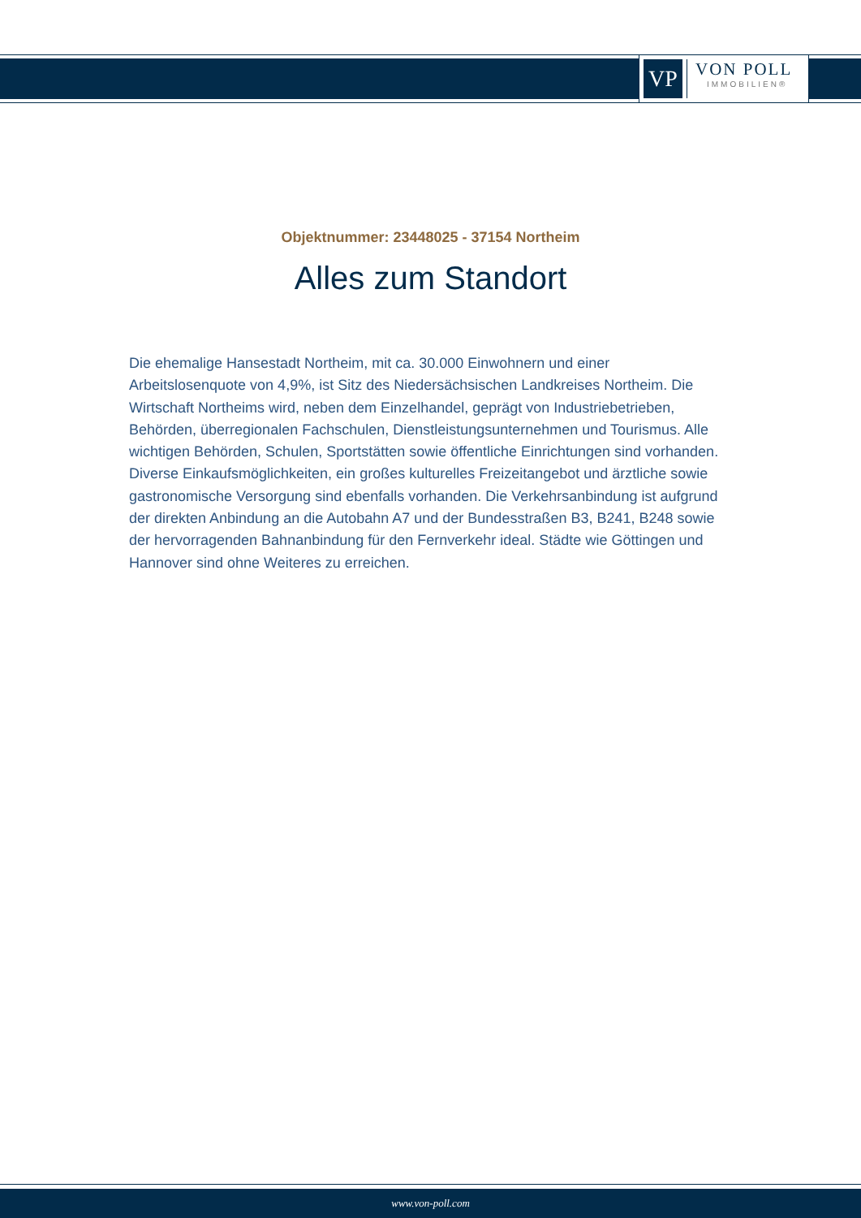VP
VON POLL
IMMOBILIEN®
Objektnummer: 23448025 - 37154 Northeim
Alles zum Standort
Die ehemalige Hansestadt Northeim, mit ca. 30.000 Einwohnern und einer Arbeitslosenquote von 4,9%, ist Sitz des Niedersächsischen Landkreises Northeim. Die Wirtschaft Northeims wird, neben dem Einzelhandel, geprägt von Industriebetrieben, Behörden, überregionalen Fachschulen, Dienstleistungsunternehmen und Tourismus. Alle wichtigen Behörden, Schulen, Sportstätten sowie öffentliche Einrichtungen sind vorhanden. Diverse Einkaufsmöglichkeiten, ein großes kulturelles Freizeitangebot und ärztliche sowie gastronomische Versorgung sind ebenfalls vorhanden. Die Verkehrsanbindung ist aufgrund der direkten Anbindung an die Autobahn A7 und der Bundesstraßen B3, B241, B248 sowie der hervorragenden Bahnanbindung für den Fernverkehr ideal. Städte wie Göttingen und Hannover sind ohne Weiteres zu erreichen.
www.von-poll.com